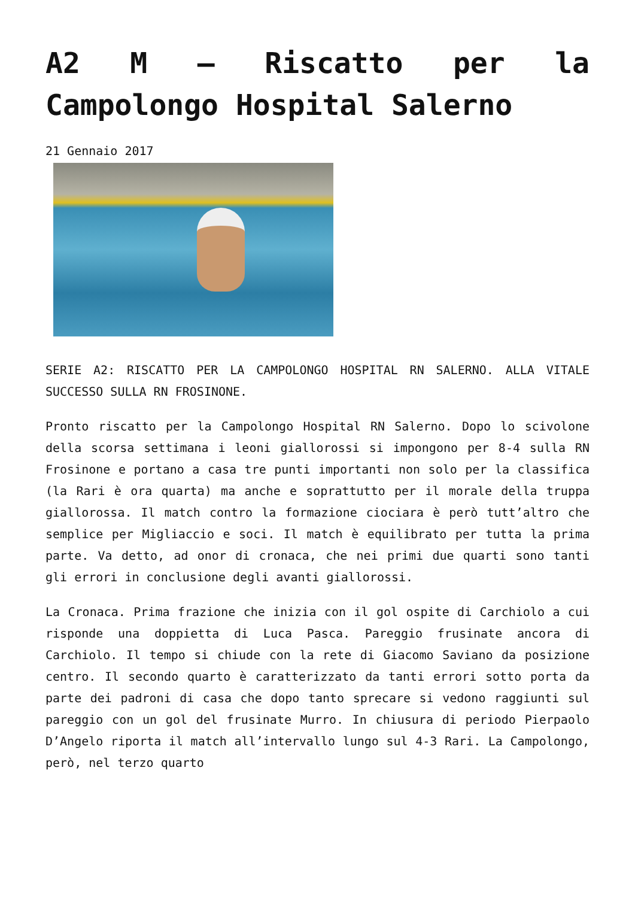A2 M – Riscatto per la Campolongo Hospital Salerno
21 Gennaio 2017
SERIE A2: RISCATTO PER LA CAMPOLONGO HOSPITAL RN SALERNO. ALLA VITALE SUCCESSO SULLA RN FROSINONE.
Pronto riscatto per la Campolongo Hospital RN Salerno. Dopo lo scivolone della scorsa settimana i leoni giallorossi si impongono per 8-4 sulla RN Frosinone e portano a casa tre punti importanti non solo per la classifica (la Rari è ora quarta) ma anche e soprattutto per il morale della truppa giallorossa. Il match contro la formazione ciociara è però tutt’altro che semplice per Migliaccio e soci. Il match è equilibrato per tutta la prima parte. Va detto, ad onor di cronaca, che nei primi due quarti sono tanti gli errori in conclusione degli avanti giallorossi.
La Cronaca. Prima frazione che inizia con il gol ospite di Carchiolo a cui risponde una doppietta di Luca Pasca. Pareggio frusinate ancora di Carchiolo. Il tempo si chiude con la rete di Giacomo Saviano da posizione centro. Il secondo quarto è caratterizzato da tanti errori sotto porta da parte dei padroni di casa che dopo tanto sprecare si vedono raggiunti sul pareggio con un gol del frusinate Murro. In chiusura di periodo Pierpaolo D’Angelo riporta il match all’intervallo lungo sul 4-3 Rari. La Campolongo, però, nel terzo quarto